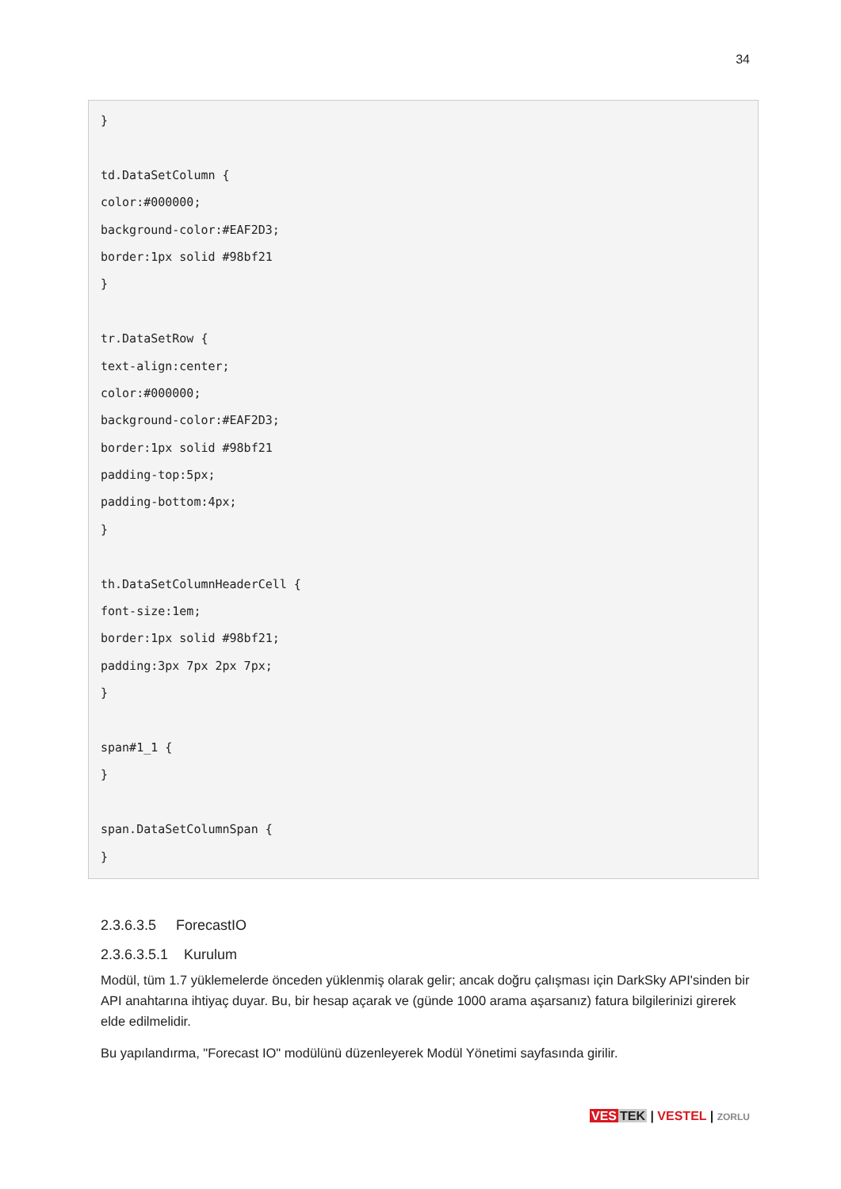34
}
td.DataSetColumn {
color:#000000;
background-color:#EAF2D3;
border:1px solid #98bf21
}
tr.DataSetRow {
text-align:center;
color:#000000;
background-color:#EAF2D3;
border:1px solid #98bf21
padding-top:5px;
padding-bottom:4px;
}
th.DataSetColumnHeaderCell {
font-size:1em;
border:1px solid #98bf21;
padding:3px 7px 2px 7px;
}
span#1_1 {
}
span.DataSetColumnSpan {
}
2.3.6.3.5 ForecastIO
2.3.6.3.5.1 Kurulum
Modül, tüm 1.7 yüklemelerde önceden yüklenmiş olarak gelir; ancak doğru çalışması için DarkSky API'sinden bir API anahtarına ihtiyaç duyar. Bu, bir hesap açarak ve (günde 1000 arama aşarsanız) fatura bilgilerinizi girerek elde edilmelidir.
Bu yapılandırma, "Forecast IO" modülünü düzenleyerek Modül Yönetimi sayfasında girilir.
VES TEK | VESTEL | ZORLU